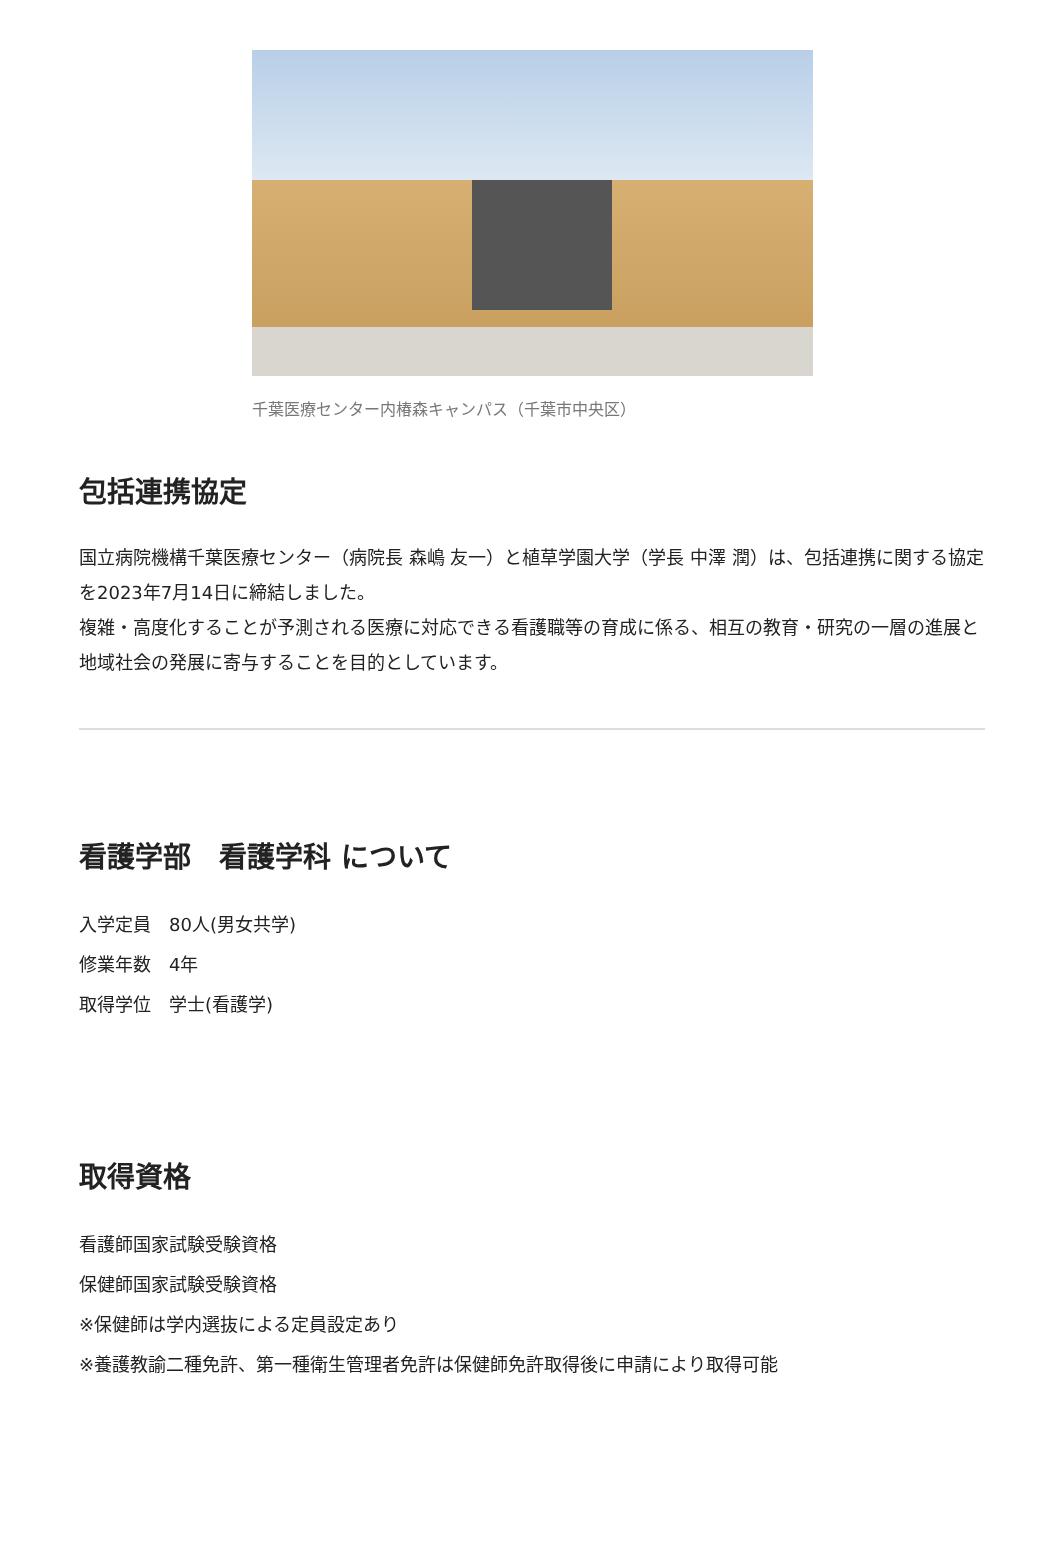千葉医療センター内椿森キャンパス（千葉市中央区）
包括連携協定
国立病院機構千葉医療センター（病院長 森嶋 友一）と植草学園大学（学長 中澤 潤）は、包括連携に関する協定を2023年7月14日に締結しました。
複雑・高度化することが予測される医療に対応できる看護職等の育成に係る、相互の教育・研究の一層の進展と地域社会の発展に寄与することを目的としています。
看護学部　看護学科 について
入学定員　80人(男女共学)
修業年数　4年
取得学位　学士(看護学)
取得資格
看護師国家試験受験資格
保健師国家試験受験資格
※保健師は学内選抜による定員設定あり
※養護教諭二種免許、第一種衛生管理者免許は保健師免許取得後に申請により取得可能